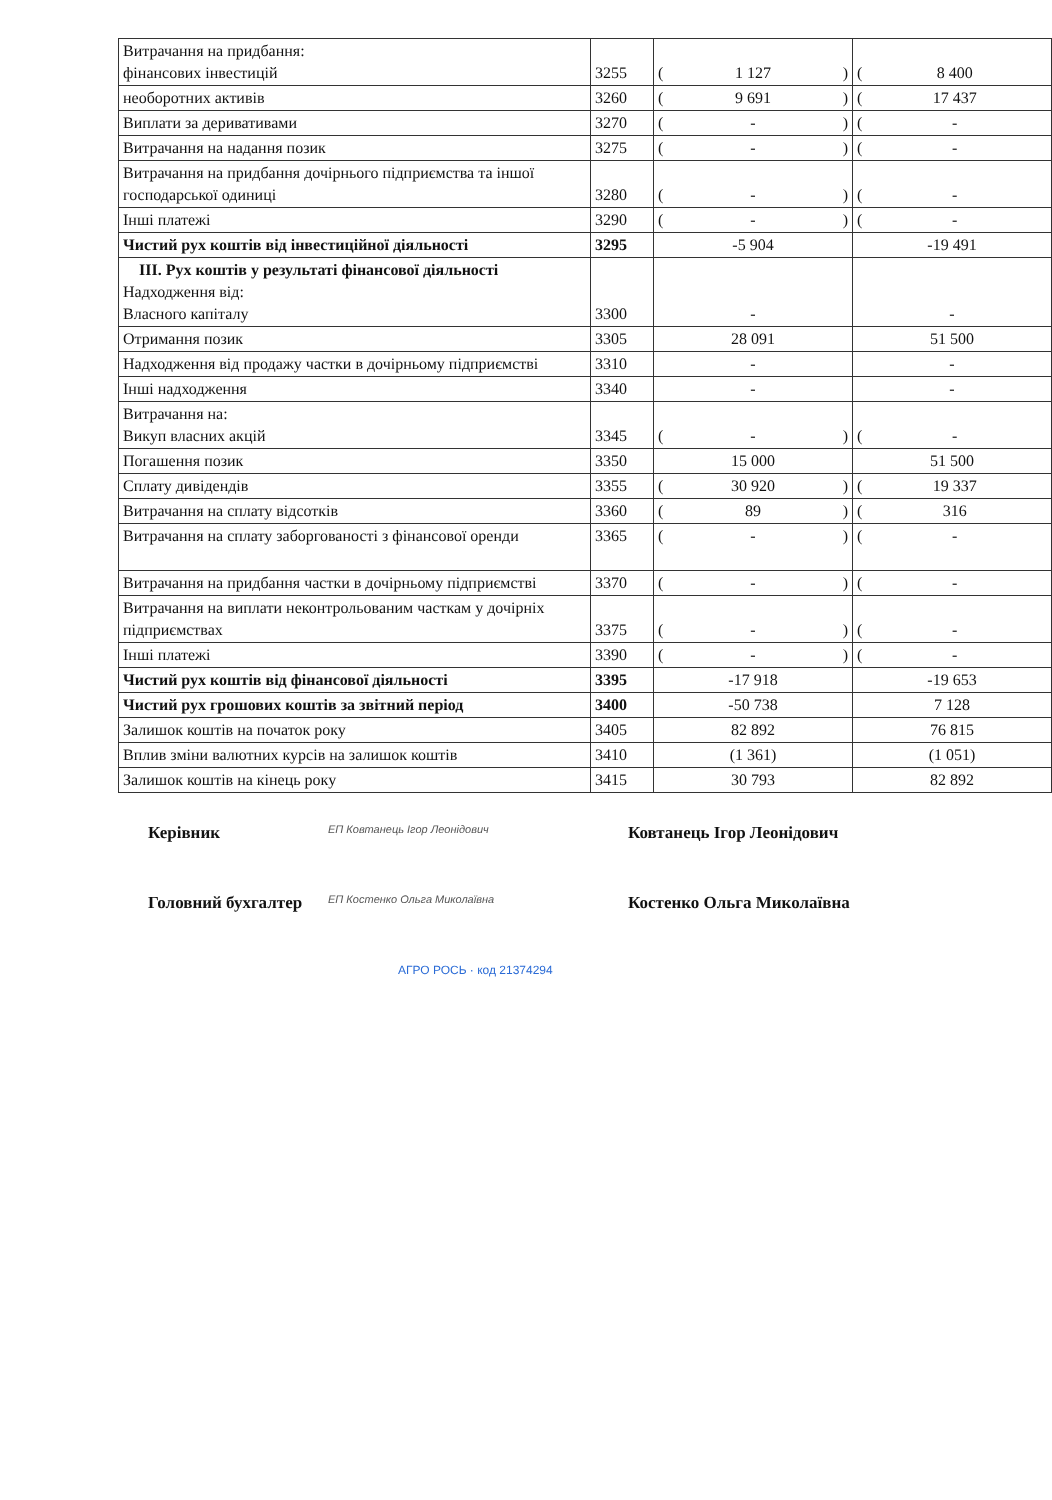| Витрачання на придбання: фінансових інвестицій | 3255 | ( 1 127 ) | ( 8 400 |
| необоротних активів | 3260 | ( 9 691 ) | ( 17 437 |
| Виплати за деривативами | 3270 | ( - ) | ( - |
| Витрачання на надання позик | 3275 | ( - ) | ( - |
| Витрачання на придбання дочірнього підприємства та іншої господарської одиниці | 3280 | ( - ) | ( - |
| Інші платежі | 3290 | ( - ) | ( - |
| Чистий рух коштів від інвестиційної діяльності | 3295 | -5 904 | -19 491 |
| ІІІ. Рух коштів у результаті фінансової діяльності Надходження від: Власного капіталу | 3300 | - | - |
| Отримання позик | 3305 | 28 091 | 51 500 |
| Надходження від продажу частки в дочірньому підприємстві | 3310 | - | - |
| Інші надходження | 3340 | - | - |
| Витрачання на: Викуп власних акцій | 3345 | ( - ) | ( - |
| Погашення позик | 3350 | 15 000 | 51 500 |
| Сплату дивідендів | 3355 | ( 30 920 ) | ( 19 337 |
| Витрачання на сплату відсотків | 3360 | ( 89 ) | ( 316 |
| Витрачання на сплату заборгованості з фінансової оренди | 3365 | ( - ) | ( - |
| Витрачання на придбання частки в дочірньому підприємстві | 3370 | ( - ) | ( - |
| Витрачання на виплати неконтрольованим часткам у дочірніх підприємствах | 3375 | ( - ) | ( - |
| Інші платежі | 3390 | ( - ) | ( - |
| Чистий рух коштів від фінансової діяльності | 3395 | -17 918 | -19 653 |
| Чистий рух грошових коштів за звітний період | 3400 | -50 738 | 7 128 |
| Залишок коштів на початок року | 3405 | 82 892 | 76 815 |
| Вплив зміни валютних курсів на залишок коштів | 3410 | (1 361) | (1 051) |
| Залишок коштів на кінець року | 3415 | 30 793 | 82 892 |
Керівник
ЕП Ковтанець Ігор Леонідович
Ковтанець Ігор Леонідович
Головний бухгалтер
ЕП Костенко Ольга Миколаївна
Костенко Ольга Миколаївна
АГРО РОСЬ · код 21374294